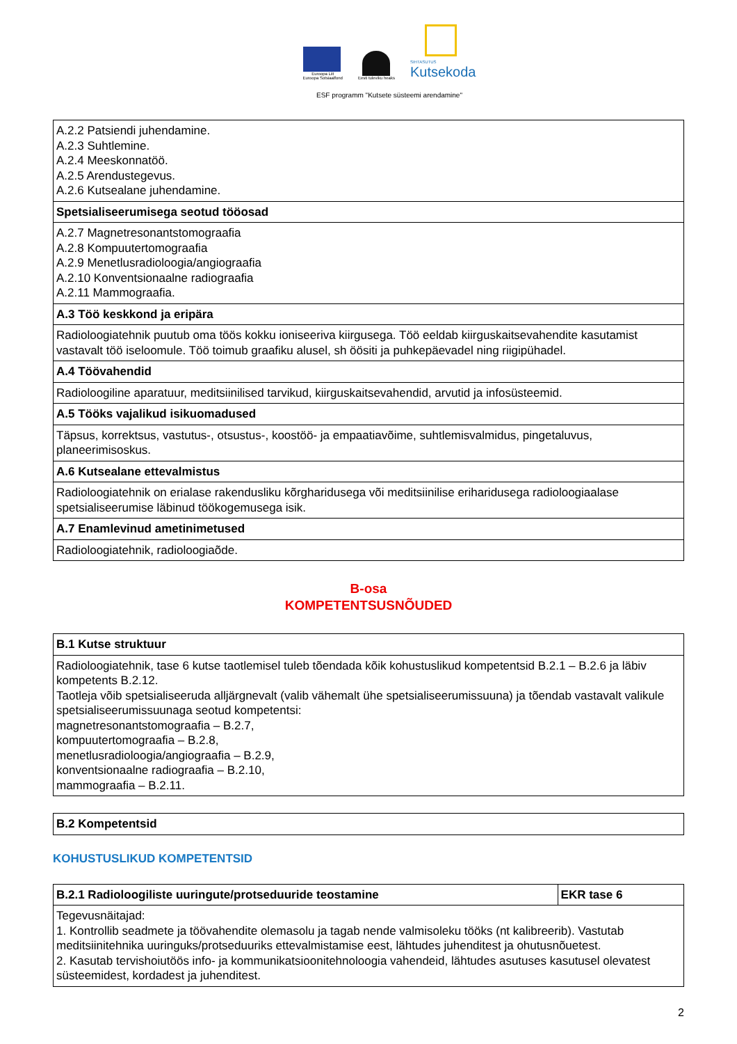Euroopa Liit
Euroopa Sotsiaalfond
Eesti tuleviku heaks
SIHTASUTUS
Kutsekoda
ESF programm "Kutsete süsteemi arendamine"
| A.2.2 Patsiendi juhendamine. A.2.3 Suhtlemine. A.2.4 Meeskonnatöö. A.2.5 Arendustegevus. A.2.6 Kutsealane juhendamine. |
| Spetsialiseerumisega seotud tööosad |
| A.2.7 Magnetresonantstomograafia A.2.8 Kompuutertomograafia A.2.9 Menetlusradioloogia/angiograafia A.2.10 Konventsionaalne radiograafia A.2.11 Mammograafia. |
| A.3 Töö keskkond ja eripära |
| Radioloogiatehnik puutub oma töös kokku ioniseeriva kiirgusega. Töö eeldab kiirguskaitsevahendite kasutamist vastavalt töö iseloomule. Töö toimub graafiku alusel, sh öösiti ja puhkepäevadel ning riigipühadel. |
| A.4 Töövahendid |
| Radioloogiline aparatuur, meditsiinilised tarvikud, kiirguskaitsevahendid, arvutid ja infosüsteemid. |
| A.5 Tööks vajalikud isikuomadused |
| Täpsus, korrektsus, vastutus-, otsustus-, koostöö- ja empaatiavõime, suhtlemisvalmidus, pingetaluvus, planeerimisoskus. |
| A.6 Kutsealane ettevalmistus |
| Radioloogiatehnik on erialase rakendusliku kõrgharidusega või meditsiinilise eriharidusega radioloogiaalase spetsialiseerumise läbinud töökogemusega isik. |
| A.7 Enamlevinud ametinimetused |
| Radioloogiatehnik, radioloogiaõde. |
B-osa
KOMPETENTSUSNÕUDED
| B.1 Kutse struktuur |
| --- |
| Radioloogiatehnik, tase 6 kutse taotlemisel tuleb tõendada kõik kohustuslikud kompetentsid B.2.1 – B.2.6 ja läbiv kompetents B.2.12. Taotleja võib spetsialiseeruda alljärgnevalt (valib vähemalt ühe spetsialiseerumissuuna) ja tõendab vastavalt valikule spetsialiseerumissuunaga seotud kompetentsi: magnetresonantstomograafia – B.2.7, kompuutertomograafia – B.2.8, menetlusradioloogia/angiograafia – B.2.9, konventsionaalne radiograafia – B.2.10, mammograafia – B.2.11. |
| B.2 Kompetentsid |
| --- |
KOHUSTUSLIKUD KOMPETENTSID
| B.2.1 Radioloogiliste uuringute/protseduuride teostamine | EKR tase 6 |
| --- | --- |
| Tegevusnäitajad: 1. Kontrollib seadmete ja töövahendite olemasolu ja tagab nende valmisoleku tööks (nt kalibreerib). Vastutab meditsiinitehnika uuringuks/protseduuriks ettevalmistamise eest, lähtudes juhenditest ja ohutusnõuetest. 2. Kasutab tervishoiutöös info- ja kommunikatsioonitehnoloogia vahendeid, lähtudes asutuses kasutusel olevatest süsteemidest, kordadest ja juhenditest. | |
2